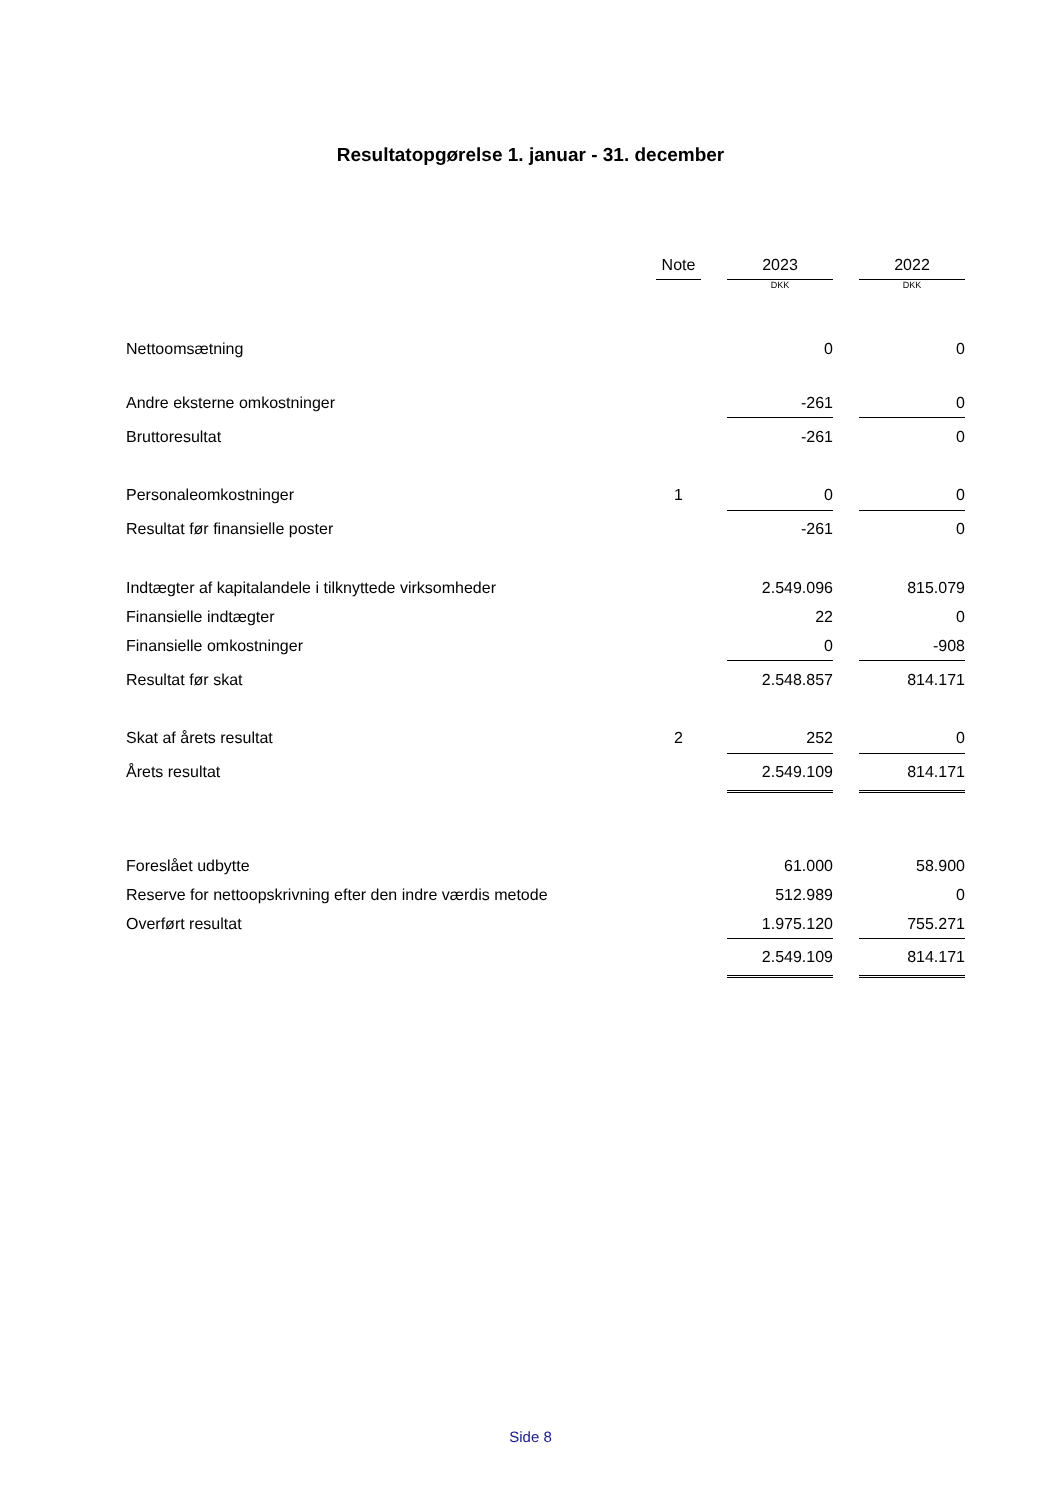Resultatopgørelse 1. januar - 31. december
| | Note | | 2023 | | 2022 |
| --- | --- | --- | --- | --- | --- |
| | | | DKK | | DKK |
| Nettoomsætning | | | 0 | | 0 |
| Andre eksterne omkostninger | | | -261 | | 0 |
| Bruttoresultat | | | -261 | | 0 |
| Personaleomkostninger | 1 | | 0 | | 0 |
| Resultat før finansielle poster | | | -261 | | 0 |
| Indtægter af kapitalandele i tilknyttede virksomheder | | | 2.549.096 | | 815.079 |
| Finansielle indtægter | | | 22 | | 0 |
| Finansielle omkostninger | | | 0 | | -908 |
| Resultat før skat | | | 2.548.857 | | 814.171 |
| Skat af årets resultat | 2 | | 252 | | 0 |
| Årets resultat | | | 2.549.109 | | 814.171 |
| Foreslået udbytte | | | 61.000 | | 58.900 |
| Reserve for nettoopskrivning efter den indre værdis metode | | | 512.989 | | 0 |
| Overført resultat | | | 1.975.120 | | 755.271 |
| | | | 2.549.109 | | 814.171 |
Side 8